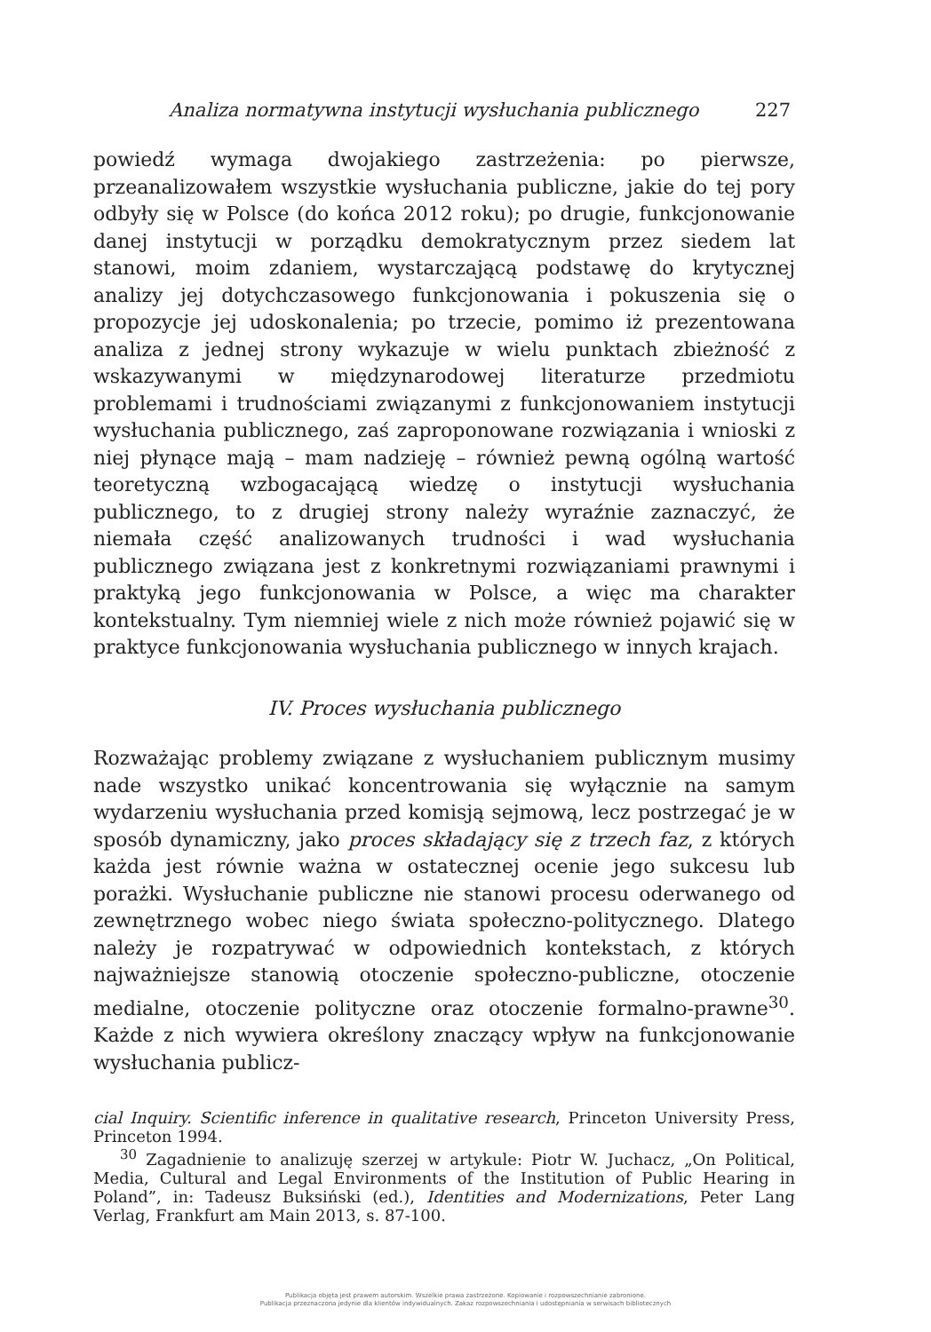Analiza normatywna instytucji wysłuchania publicznego 227
powiedź wymaga dwojakiego zastrzeżenia: po pierwsze, przeanalizowałem wszystkie wysłuchania publiczne, jakie do tej pory odbyły się w Polsce (do końca 2012 roku); po drugie, funkcjonowanie danej instytucji w porządku demokratycznym przez siedem lat stanowi, moim zdaniem, wystarczającą podstawę do krytycznej analizy jej dotychczasowego funkcjonowania i pokuszenia się o propozycje jej udoskonalenia; po trzecie, pomimo iż prezentowana analiza z jednej strony wykazuje w wielu punktach zbieżność z wskazywanymi w międzynarodowej literaturze przedmiotu problemami i trudnościami związanymi z funkcjonowaniem instytucji wysłuchania publicznego, zaś zaproponowane rozwiązania i wnioski z niej płynące mają – mam nadzieję – również pewną ogólną wartość teoretyczną wzbogacającą wiedzę o instytucji wysłuchania publicznego, to z drugiej strony należy wyraźnie zaznaczyć, że niemała część analizowanych trudności i wad wysłuchania publicznego związana jest z konkretnymi rozwiązaniami prawnymi i praktyką jego funkcjonowania w Polsce, a więc ma charakter kontekstualny. Tym niemniej wiele z nich może również pojawić się w praktyce funkcjonowania wysłuchania publicznego w innych krajach.
IV. Proces wysłuchania publicznego
Rozważając problemy związane z wysłuchaniem publicznym musimy nade wszystko unikać koncentrowania się wyłącznie na samym wydarzeniu wysłuchania przed komisją sejmową, lecz postrzegać je w sposób dynamiczny, jako proces składający się z trzech faz, z których każda jest równie ważna w ostatecznej ocenie jego sukcesu lub porażki. Wysłuchanie publiczne nie stanowi procesu oderwanego od zewnętrznego wobec niego świata społeczno-politycznego. Dlatego należy je rozpatrywać w odpowiednich kontekstach, z których najważniejsze stanowią otoczenie społeczno-publiczne, otoczenie medialne, otoczenie polityczne oraz otoczenie formalno-prawne<sup>30</sup>. Każde z nich wywiera określony znaczący wpływ na funkcjonowanie wysłuchania publicz-
cial Inquiry. Scientific inference in qualitative research, Princeton University Press, Princeton 1994.
<sup>30</sup> Zagadnienie to analizuję szerzej w artykule: Piotr W. Juchacz, „On Political, Media, Cultural and Legal Environments of the Institution of Public Hearing in Poland”, in: Tadeusz Buksiński (ed.), Identities and Modernizations, Peter Lang Verlag, Frankfurt am Main 2013, s. 87-100.
Publikacja objęta jest prawem autorskim. Wszelkie prawa zastrzeżone. Kopiowanie i rozpowszechnianie zabronione.
Publikacja przeznaczona jedynie dla klientów indywidualnych. Zakaz rozpowszechniania i udostępniania w serwisach bibliotecznych